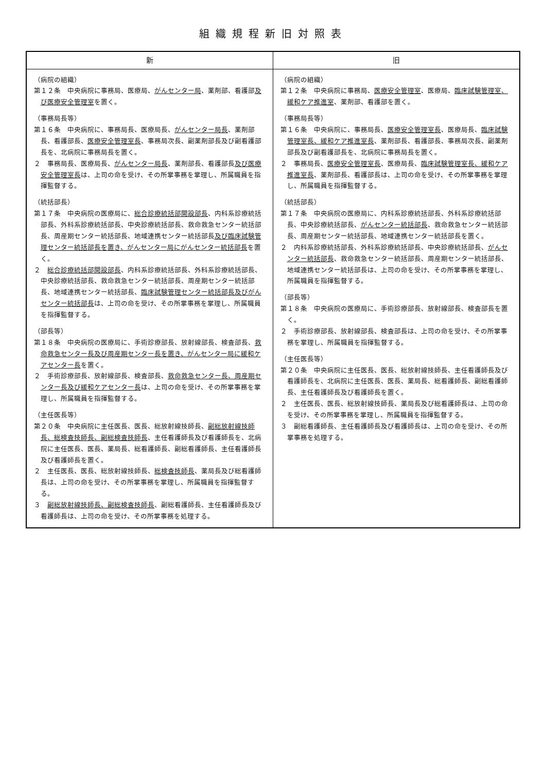組織規程新旧対照表
| 新 | 旧 |
| --- | --- |
| （病院の組織） 第１２条 中央病院に事務局、医療局、 がんセンター局 、薬剤部、看護部 及び医療安全管理室 を置く。 （事務局長等） 第１６条 中央病院に、事務局長、医療局長、 がんセンター局長 、薬剤部長、看護部長、 医療安全管理室長 、事務局次長、副薬剤部長及び副看護部長を、北病院に事務局長を置く。 ２ 事務局長、医療局長、 がんセンター局長 、薬剤部長、看護部長 及び医療安全管理室長 は、上司の命を受け、その所掌事務を掌理し、所属職員を指揮監督する。 （統括部長） 第１７条 中央病院の医療局に、 総合診療統括部開設部長 、内科系診療統括部長、外科系診療統括部長、中央診療統括部長、救命救急センター統括部長、周産期センター統括部長、地域連携センター統括部長 及び臨床試験管理センター統括部長を置き、がんセンター局にがんセンター統括部長 を置く。 ２ 総合診療統括部開設部長 、内科系診療統括部長、外科系診療統括部長、中央診療統括部長、救命救急センター統括部長、周産期センター統括部長、地域連携センター統括部長、 臨床試験管理センター統括部長及びがんセンター統括部長 は、上司の命を受け、その所掌事務を掌理し、所属職員を指揮監督する。 （部長等） 第１８条 中央病院の医療局に、手術診療部長、放射線部長、検査部長、 救命救急センター長及び周産期センター長を置き、がんセンター局に緩和ケアセンター長 を置く。 ２ 手術診療部長、放射線部長、検査部長、 救命救急センター長、周産期センター長及び緩和ケアセンター長 は、上司の命を受け、その所掌事務を掌理し、所属職員を指揮監督する。 （主任医長等） 第２０条 中央病院に主任医長、医長、総放射線技師長、 副総放射線技師長、総検査技師長、副総検査技師長 、主任看護師長及び看護師長を、北病院に主任医長、医長、薬局長、総看護師長、副総看護師長、主任看護師長及び看護師長を置く。 ２ 主任医長、医長、総放射線技師長、 総検査技師長 、薬局長及び総看護師長は、上司の命を受け、その所掌事務を掌理し、所属職員を指揮監督する。 ３ 副総放射線技師長、副総検査技師長 、副総看護師長、主任看護師長及び看護師長は、上司の命を受け、その所掌事務を処理する。 | （病院の組織） 第１２条 中央病院に事務局、 医療安全管理室 、医療局、 臨床試験管理室、緩和ケア推進室 、薬剤部、看護部を置く。 （事務局長等） 第１６条 中央病院に、事務局長、 医療安全管理室長 、医療局長、 臨床試験管理室長、緩和ケア推進室長 、薬剤部長、看護部長、事務局次長、副薬剤部長及び副看護部長を、北病院に事務局長を置く。 ２ 事務局長、 医療安全管理室長 、医療局長、 臨床試験管理室長、緩和ケア推進室長 、薬剤部長、看護部長は、上司の命を受け、その所掌事務を掌理し、所属職員を指揮監督する。 （統括部長） 第１７条 中央病院の医療局に、内科系診療統括部長、外科系診療統括部長、中央診療統括部長、 がんセンター統括部長 、救命救急センター統括部長、周産期センター統括部長、地域連携センター統括部長を置く。 ２ 内科系診療統括部長、外科系診療統括部長、中央診療統括部長、 がんセンター統括部長 、救命救急センター統括部長、周産期センター統括部長、地域連携センター統括部長は、上司の命を受け、その所掌事務を掌理し、所属職員を指揮監督する。 （部長等） 第１８条 中央病院の医療局に、手術診療部長、放射線部長、検査部長を置く。 ２ 手術診療部長、放射線部長、検査部長は、上司の命を受け、その所掌事務を掌理し、所属職員を指揮監督する。 （主任医長等） 第２０条 中央病院に主任医長、医長、総放射線技師長、主任看護師長及び看護師長を、北病院に主任医長、医長、薬局長、総看護師長、副総看護師長、主任看護師長及び看護師長を置く。 ２ 主任医長、医長、総放射線技師長、薬局長及び総看護師長は、上司の命を受け、その所掌事務を掌理し、所属職員を指揮監督する。 ３ 副総看護師長、主任看護師長及び看護師長は、上司の命を受け、その所掌事務を処理する。 |